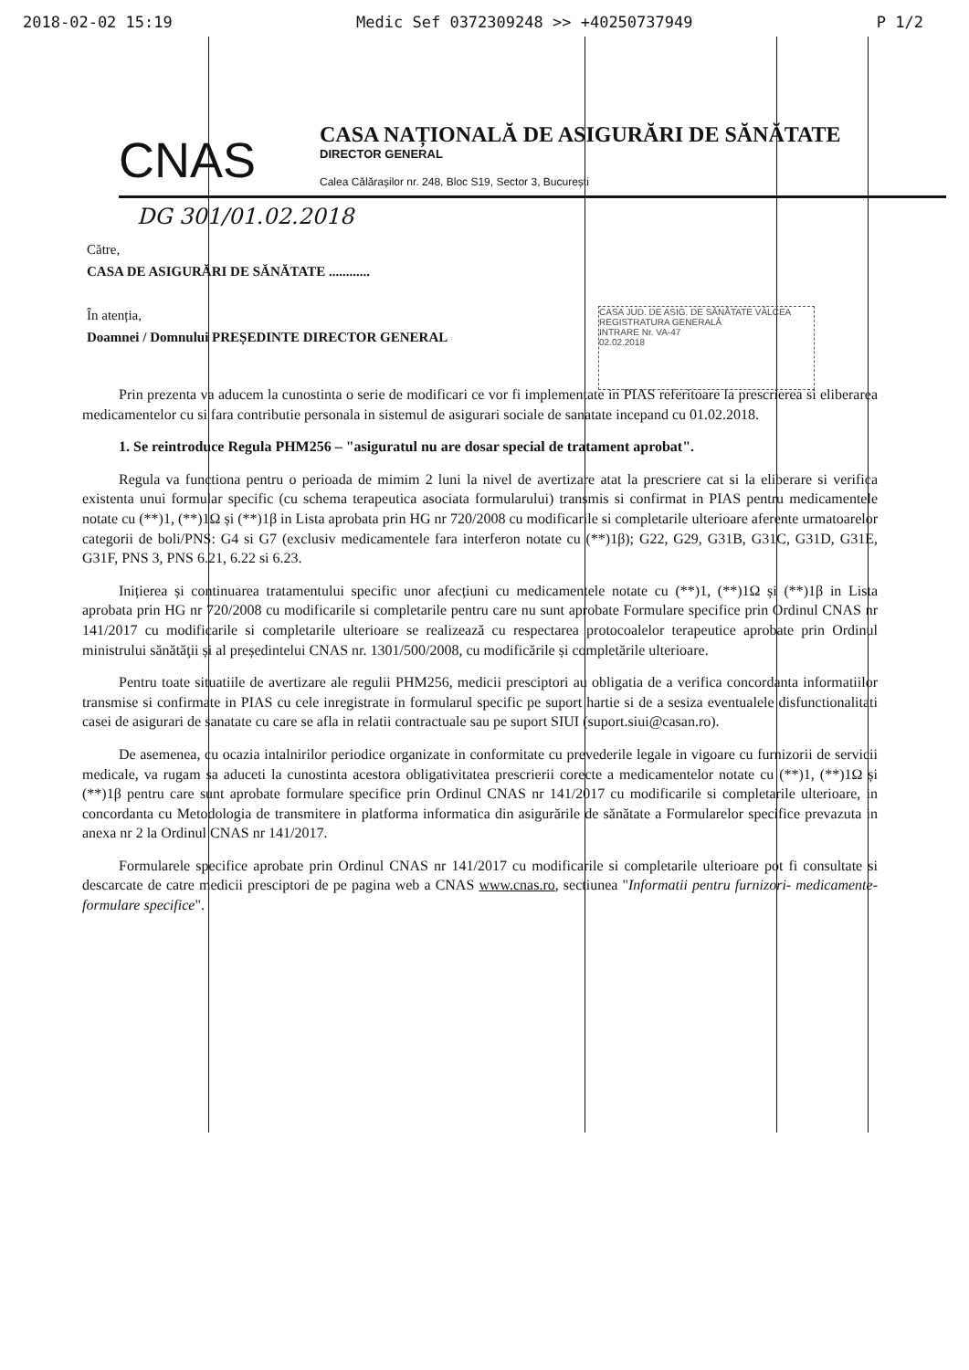2018-02-02 15:19 Medic Sef 0372309248 >> +40250737949 P 1/2
CNAS
CASA NAȚIONALĂ DE ASIGURĂRI DE SĂNĂTATE
DIRECTOR GENERAL
Calea Călărașilor nr. 248, Bloc S19, Sector 3, București
DG 301/01.02.2018
Către,
CASA DE ASIGURĂRI DE SĂNĂTATE ............
În atenția,
Doamnei / Domnului PREȘEDINTE DIRECTOR GENERAL
Prin prezenta va aducem la cunostinta o serie de modificari ce vor fi implementate in PIAS referitoare la prescrierea si eliberarea medicamentelor cu si fara contributie personala in sistemul de asigurari sociale de sanatate incepand cu 01.02.2018.
1. Se reintroduce Regula PHM256 – "asiguratul nu are dosar special de tratament aprobat".
Regula va functiona pentru o perioada de mimim 2 luni la nivel de avertizare atat la prescriere cat si la eliberare si verifica existenta unui formular specific (cu schema terapeutica asociata formularului) transmis si confirmat in PIAS pentru medicamentele notate cu (**)1, (**)1Ω și (**)1β in Lista aprobata prin HG nr 720/2008 cu modificarile si completarile ulterioare aferente urmatoarelor categorii de boli/PNS: G4 si G7 (exclusiv medicamentele fara interferon notate cu (**)1β); G22, G29, G31B, G31C, G31D, G31E, G31F, PNS 3, PNS 6.21, 6.22 si 6.23.
Inițierea și continuarea tratamentului specific unor afecțiuni cu medicamentele notate cu (**)1, (**)1Ω și (**)1β in Lista aprobata prin HG nr 720/2008 cu modificarile si completarile pentru care nu sunt aprobate Formulare specifice prin Ordinul CNAS nr 141/2017 cu modificarile si completarile ulterioare se realizează cu respectarea protocoalelor terapeutice aprobate prin Ordinul ministrului sănătăţii și al președintelui CNAS nr. 1301/500/2008, cu modificările și completările ulterioare.
Pentru toate situatiile de avertizare ale regulii PHM256, medicii presciptori au obligatia de a verifica concordanta informatiilor transmise si confirmate in PIAS cu cele inregistrate in formularul specific pe suport hartie si de a sesiza eventualele disfunctionalitati casei de asigurari de sanatate cu care se afla in relatii contractuale sau pe suport SIUI (suport.siui@casan.ro).
De asemenea, cu ocazia intalnirilor periodice organizate in conformitate cu prevederile legale in vigoare cu furnizorii de servicii medicale, va rugam sa aduceti la cunostinta acestora obligativitatea prescrierii corecte a medicamentelor notate cu (**)1, (**)1Ω și (**)1β pentru care sunt aprobate formulare specifice prin Ordinul CNAS nr 141/2017 cu modificarile si completarile ulterioare, in concordanta cu Metodologia de transmitere in platforma informatica din asigurările de sănătate a Formularelor specifice prevazuta in anexa nr 2 la Ordinul CNAS nr 141/2017.
Formularele specifice aprobate prin Ordinul CNAS nr 141/2017 cu modificarile si completarile ulterioare pot fi consultate si descarcate de catre medicii presciptori de pe pagina web a CNAS www.cnas.ro, sectiunea "Informatii pentru furnizori- medicamente- formulare specifice".
CASA JUD. DE ASIG. DE SĂNĂTATE VÂLCEA
REGISTRATURA GENERALĂ
INTRARE Nr. VA-47
02.02.2018